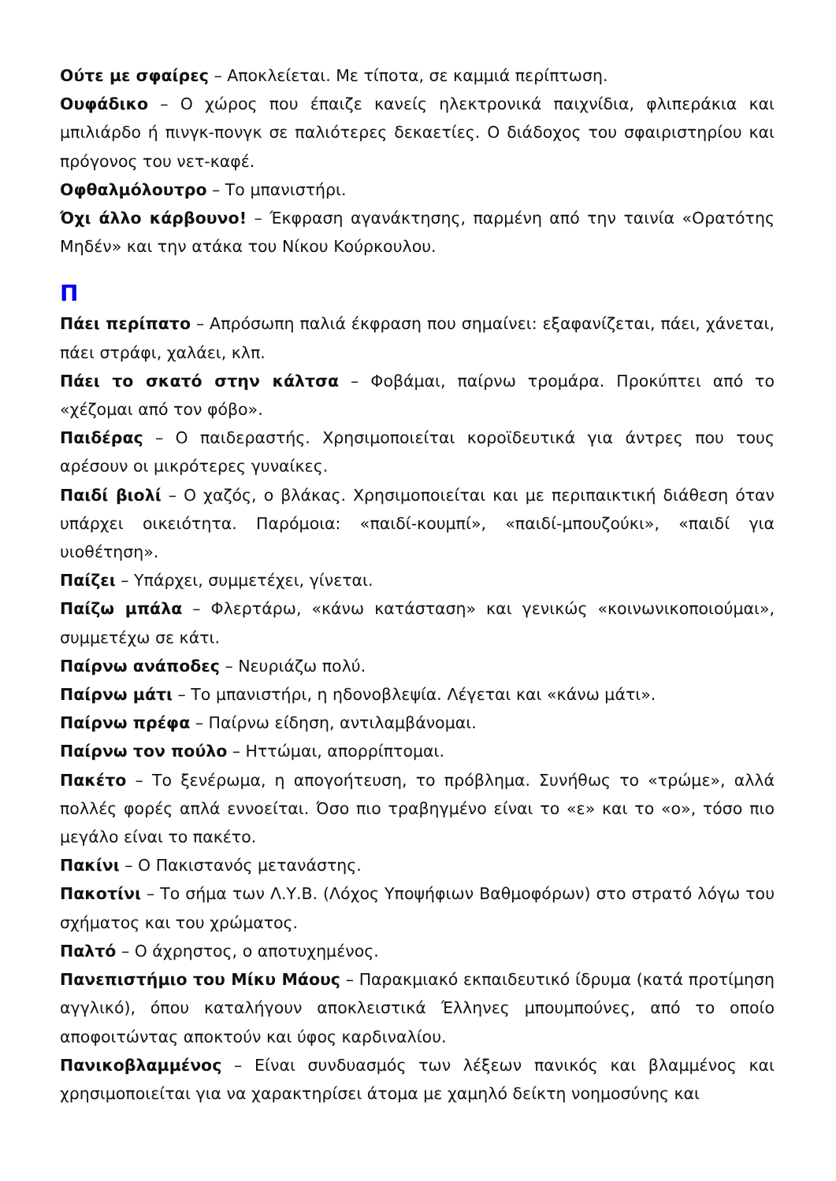Ούτε με σφαίρες – Αποκλείεται. Με τίποτα, σε καμμιά περίπτωση.
Ουφάδικο – Ο χώρος που έπαιζε κανείς ηλεκτρονικά παιχνίδια, φλιπεράκια και μπιλιάρδο ή πινγκ-πονγκ σε παλιότερες δεκαετίες. Ο διάδοχος του σφαιριστηρίου και πρόγονος του νετ-καφέ.
Οφθαλμόλουτρο – Το μπανιστήρι.
Όχι άλλο κάρβουνο! – Έκφραση αγανάκτησης, παρμένη από την ταινία «Ορατότης Μηδέν» και την ατάκα του Νίκου Κούρκουλου.
Π
Πάει περίπατο – Απρόσωπη παλιά έκφραση που σημαίνει: εξαφανίζεται, πάει, χάνεται, πάει στράφι, χαλάει, κλπ.
Πάει το σκατό στην κάλτσα – Φοβάμαι, παίρνω τρομάρα. Προκύπτει από το «χέζομαι από τον φόβο».
Παιδέρας – Ο παιδεραστής. Χρησιμοποιείται κοροϊδευτικά για άντρες που τους αρέσουν οι μικρότερες γυναίκες.
Παιδί βιολί – Ο χαζός, ο βλάκας. Χρησιμοποιείται και με περιπαικτική διάθεση όταν υπάρχει οικειότητα. Παρόμοια: «παιδί-κουμπί», «παιδί-μπουζούκι», «παιδί για υιοθέτηση».
Παίζει – Υπάρχει, συμμετέχει, γίνεται.
Παίζω μπάλα – Φλερτάρω, «κάνω κατάσταση» και γενικώς «κοινωνικοποιούμαι», συμμετέχω σε κάτι.
Παίρνω ανάποδες – Νευριάζω πολύ.
Παίρνω μάτι – Το μπανιστήρι, η ηδονοβλεψία. Λέγεται και «κάνω μάτι».
Παίρνω πρέφα – Παίρνω είδηση, αντιλαμβάνομαι.
Παίρνω τον πούλο – Ηττώμαι, απορρίπτομαι.
Πακέτο – Το ξενέρωμα, η απογοήτευση, το πρόβλημα. Συνήθως το «τρώμε», αλλά πολλές φορές απλά εννοείται. Όσο πιο τραβηγμένο είναι το «ε» και το «ο», τόσο πιο μεγάλο είναι το πακέτο.
Πακίνι – Ο Πακιστανός μετανάστης.
Πακοτίνι – Το σήμα των Λ.Υ.Β. (Λόχος Υποψήφιων Βαθμοφόρων) στο στρατό λόγω του σχήματος και του χρώματος.
Παλτό – Ο άχρηστος, ο αποτυχημένος.
Πανεπιστήμιο του Μίκυ Μάους – Παρακμιακό εκπαιδευτικό ίδρυμα (κατά προτίμηση αγγλικό), όπου καταλήγουν αποκλειστικά Έλληνες μπουμπούνες, από το οποίο αποφοιτώντας αποκτούν και ύφος καρδιναλίου.
Πανικοβλαμμένος – Είναι συνδυασμός των λέξεων πανικός και βλαμμένος και χρησιμοποιείται για να χαρακτηρίσει άτομα με χαμηλό δείκτη νοημοσύνης και